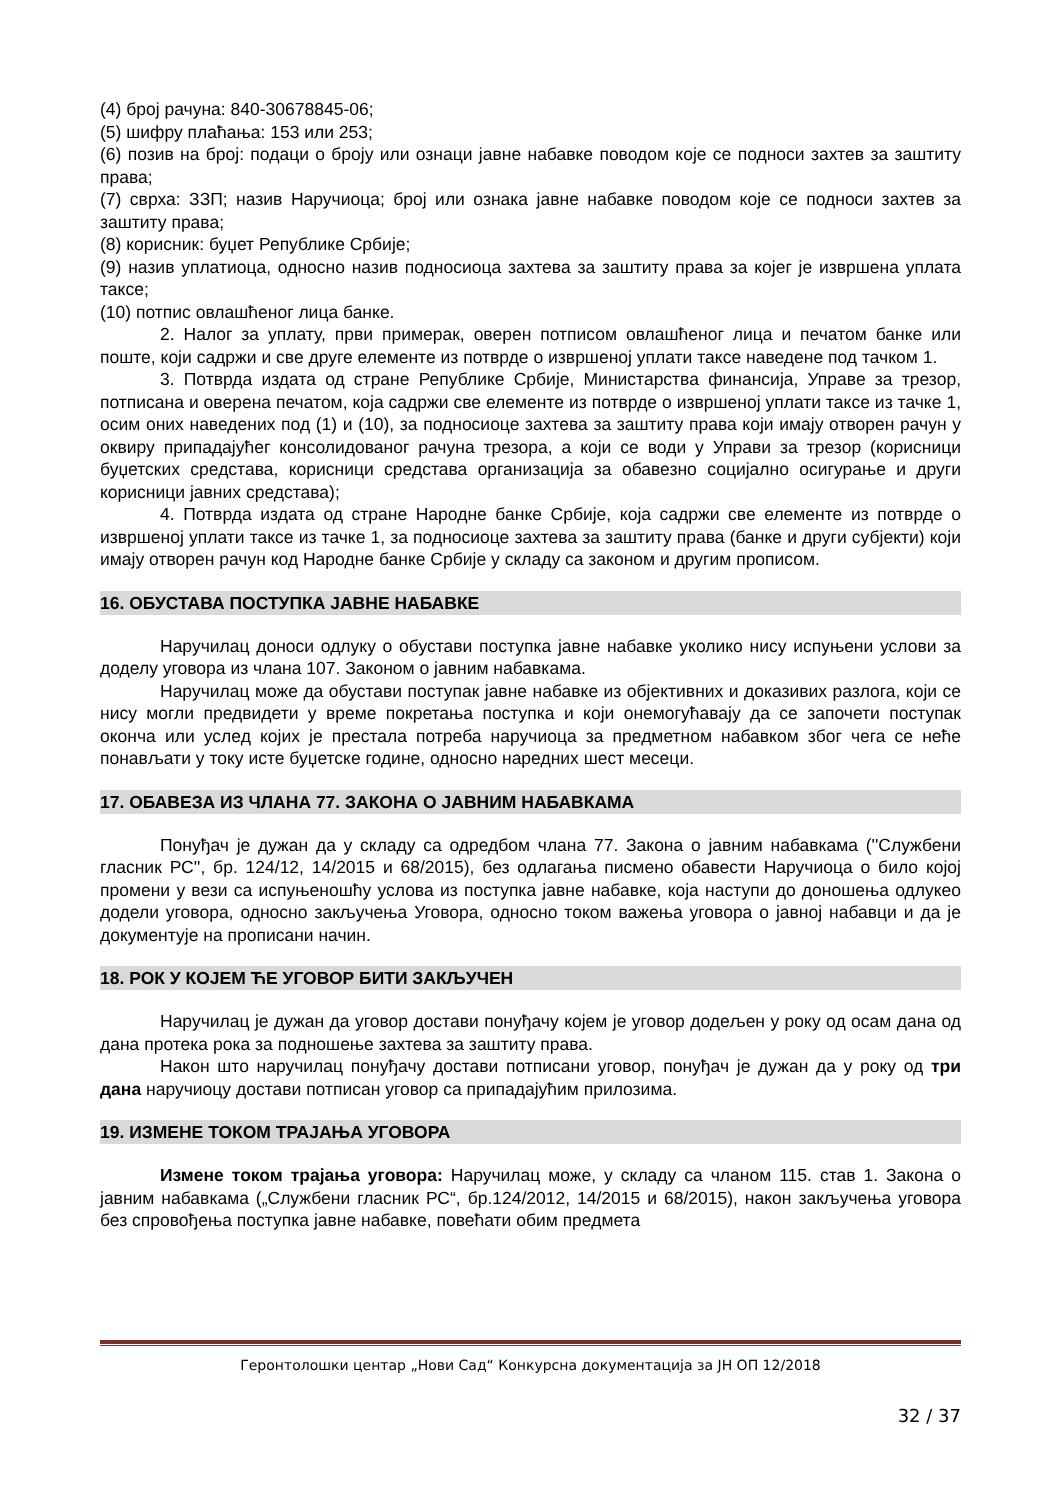(4) број рачуна: 840-30678845-06;
(5) шифру плаћања: 153 или 253;
(6) позив на број: подаци о броју или ознаци јавне набавке поводом које се подноси захтев за заштиту права;
(7) сврха: ЗЗП; назив Наручиоца; број или ознака јавне набавке поводом које се подноси захтев за заштиту права;
(8) корисник: буџет Републике Србије;
(9) назив уплатиоца, односно назив подносиоца захтева за заштиту права за којег је извршена уплата таксе;
(10) потпис овлашћеног лица банке.
2. Налог за уплату, први примерак, оверен потписом овлашћеног лица и печатом банке или поште, који садржи и све друге елементе из потврде о извршеној уплати таксе наведене под тачком 1.
3. Потврда издата од стране Републике Србије, Министарства финансија, Управе за трезор, потписана и оверена печатом, која садржи све елементе из потврде о извршеној уплати таксе из тачке 1, осим оних наведених под (1) и (10), за подносиоце захтева за заштиту права који имају отворен рачун у оквиру припадајућег консолидованог рачуна трезора, а који се води у Управи за трезор (корисници буџетских средстава, корисници средстава организација за обавезно социјално осигурање и други корисници јавних средстава);
4. Потврда издата од стране Народне банке Србије, која садржи све елементе из потврде о извршеној уплати таксе из тачке 1, за подносиоце захтева за заштиту права (банке и други субјекти) који имају отворен рачун код Народне банке Србије у складу са законом и другим прописом.
16. ОБУСТАВА ПОСТУПКА ЈАВНЕ НАБАВКЕ
Наручилац доноси одлуку о обустави поступка јавне набавке уколико нису испуњени услови за доделу уговора из члана 107. Законом о јавним набавкама.
Наручилац може да обустави поступак јавне набавке из објективних и доказивих разлога, који се нису могли предвидети у време покретања поступка и који онемогућавају да се започети поступак оконча или услед којих је престала потреба наручиоца за предметном набавком због чега се неће понављати у току исте буџетске године, односно наредних шест месеци.
17. ОБАВЕЗА ИЗ ЧЛАНА 77. ЗАКОНА О ЈАВНИМ НАБАВКАМА
Понуђач је дужан да у складу са одредбом члана 77. Закона о јавним набавкама (''Службени гласник РС'', бр. 124/12, 14/2015 и 68/2015), без одлагања писмено обавести Наручиоца о било којој промени у вези са испуњеношћу услова из поступка јавне набавке, која наступи до доношења одлукео додели уговора, односно закључења Уговора, односно током важења уговора о јавној набавци и да је документује на прописани начин.
18. РОК У КОЈЕМ ЋЕ УГОВОР БИТИ ЗАКЉУЧЕН
Наручилац је дужан да уговор достави понуђачу којем је уговор додељен у року од осам дана од дана протека рока за подношење захтева за заштиту права.
Након што наручилац понуђачу достави потписани уговор, понуђач је дужан да у року од три дана наручиоцу достави потписан уговор са припадајућим прилозима.
19. ИЗМЕНЕ ТОКОМ ТРАЈАЊА УГОВОРА
Измене током трајања уговора: Наручилац може, у складу са чланом 115. став 1. Закона о јавним набавкама („Службени гласник РС“, бр.124/2012, 14/2015 и 68/2015), након закључења уговора без спровођења поступка јавне набавке, повећати обим предмета
Геронтолошки центар „Нови Сад“ Конкурсна документација за ЈН ОП 12/2018
32 / 37